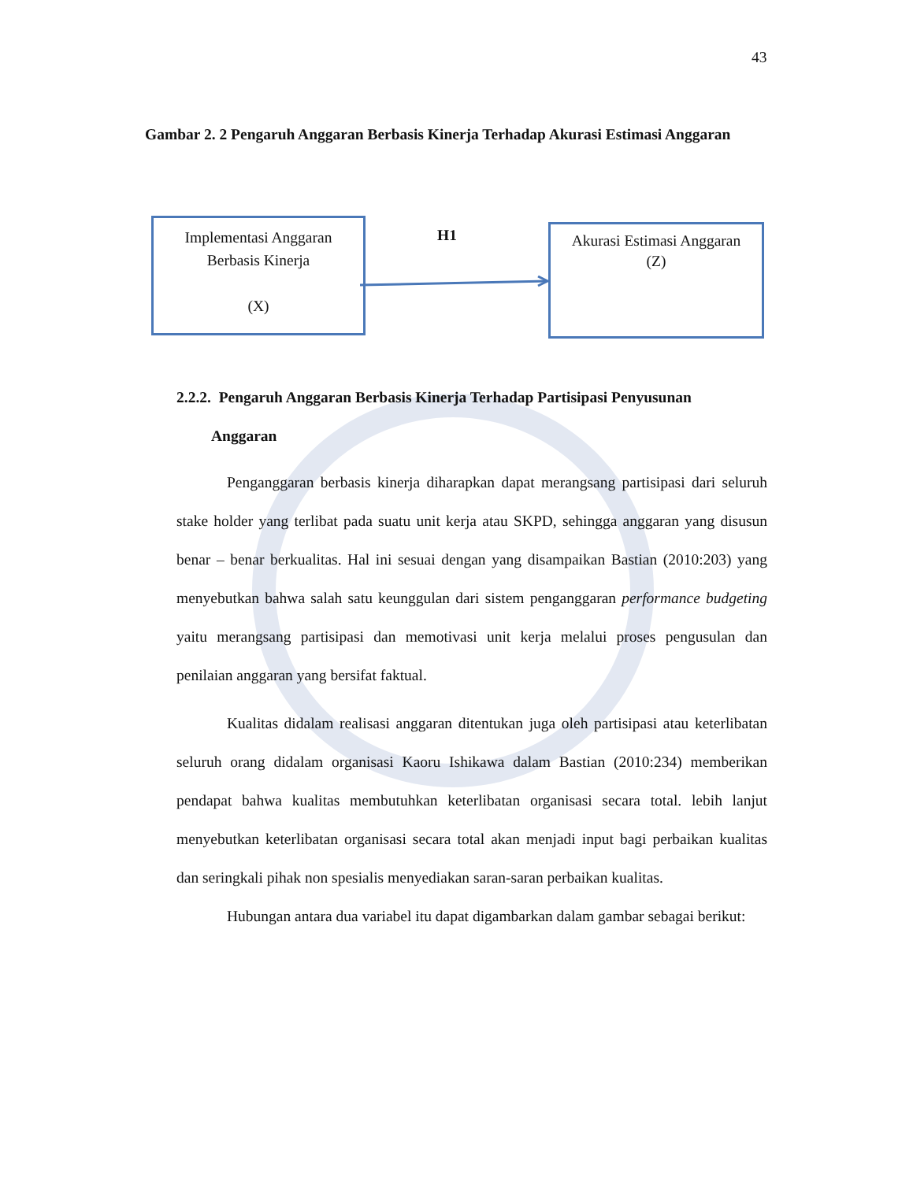43
Gambar 2. 2 Pengaruh Anggaran Berbasis Kinerja Terhadap Akurasi Estimasi Anggaran
Implementasi Anggaran
Berbasis Kinerja
(X)
H1
Akurasi Estimasi Anggaran
(Z)
2.2.2. Pengaruh Anggaran Berbasis Kinerja Terhadap Partisipasi Penyusunan
Anggaran
Penganggaran berbasis kinerja diharapkan dapat merangsang partisipasi dari seluruh stake holder yang terlibat pada suatu unit kerja atau SKPD, sehingga anggaran yang disusun benar – benar berkualitas. Hal ini sesuai dengan yang disampaikan Bastian (2010:203) yang menyebutkan bahwa salah satu keunggulan dari sistem penganggaran performance budgeting yaitu merangsang partisipasi dan memotivasi unit kerja melalui proses pengusulan dan penilaian anggaran yang bersifat faktual.
Kualitas didalam realisasi anggaran ditentukan juga oleh partisipasi atau keterlibatan seluruh orang didalam organisasi Kaoru Ishikawa dalam Bastian (2010:234) memberikan pendapat bahwa kualitas membutuhkan keterlibatan organisasi secara total. lebih lanjut menyebutkan keterlibatan organisasi secara total akan menjadi input bagi perbaikan kualitas dan seringkali pihak non spesialis menyediakan saran-saran perbaikan kualitas.
Hubungan antara dua variabel itu dapat digambarkan dalam gambar sebagai berikut: